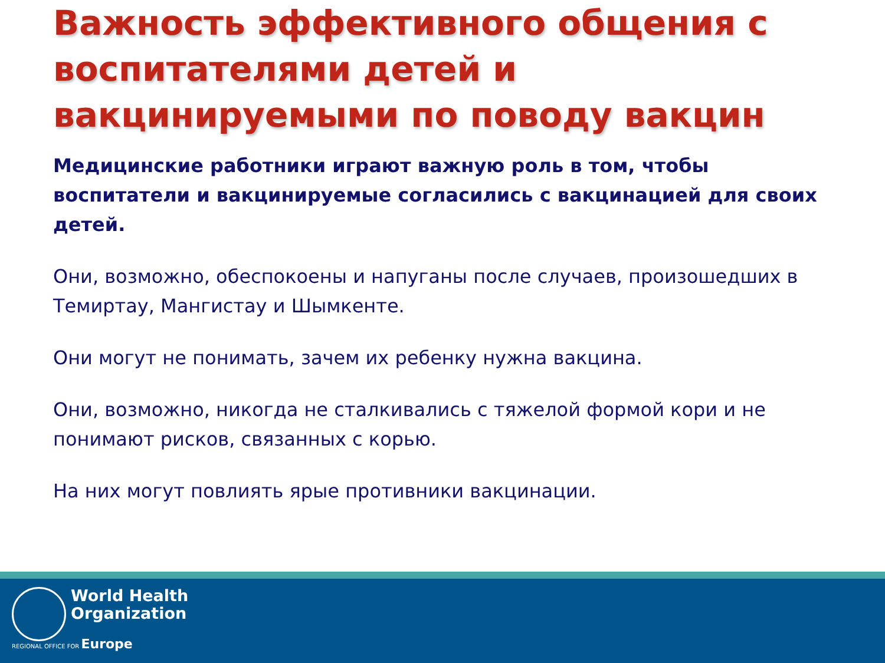Важность эффективного общения с воспитателями детей и вакцинируемыми по поводу вакцин
Медицинские работники играют важную роль в том, чтобы воспитатели и вакцинируемые согласились с вакцинацией для своих детей.
Они, возможно, обеспокоены и напуганы после случаев, произошедших в Темиртау, Мангистау и Шымкенте.
Они могут не понимать, зачем их ребенку нужна вакцина.
Они, возможно, никогда не сталкивались с тяжелой формой кори и не понимают рисков, связанных с корью.
На них могут повлиять ярые противники вакцинации.
World Health
Organization
REGIONAL OFFICE FOR Europe